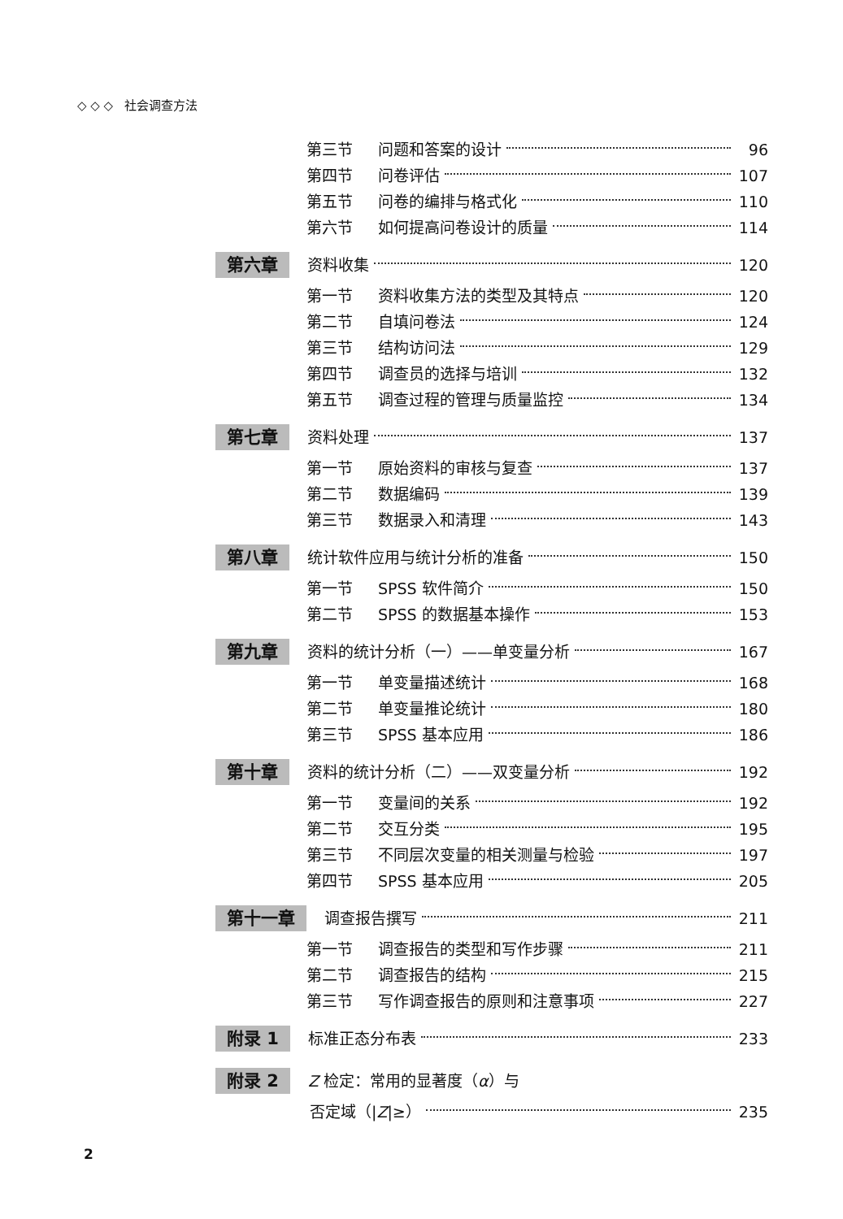◇ ◇ ◇ 社会调查方法
第三节 问题和答案的设计 96
第四节 问卷评估 107
第五节 问卷的编排与格式化 110
第六节 如何提高问卷设计的质量 114
第六章 资料收集 120
第一节 资料收集方法的类型及其特点 120
第二节 自填问卷法 124
第三节 结构访问法 129
第四节 调查员的选择与培训 132
第五节 调查过程的管理与质量监控 134
第七章 资料处理 137
第一节 原始资料的审核与复查 137
第二节 数据编码 139
第三节 数据录入和清理 143
第八章 统计软件应用与统计分析的准备 150
第一节 SPSS 软件简介 150
第二节 SPSS 的数据基本操作 153
第九章 资料的统计分析（一）——单变量分析 167
第一节 单变量描述统计 168
第二节 单变量推论统计 180
第三节 SPSS 基本应用 186
第十章 资料的统计分析（二）——双变量分析 192
第一节 变量间的关系 192
第二节 交互分类 195
第三节 不同层次变量的相关测量与检验 197
第四节 SPSS 基本应用 205
第十一章 调查报告撰写 211
第一节 调查报告的类型和写作步骤 211
第二节 调查报告的结构 215
第三节 写作调查报告的原则和注意事项 227
附录 1 标准正态分布表 233
附录 2 Z 检定：常用的显著度（ α ）与
否定域（| Z |≥） 235
2